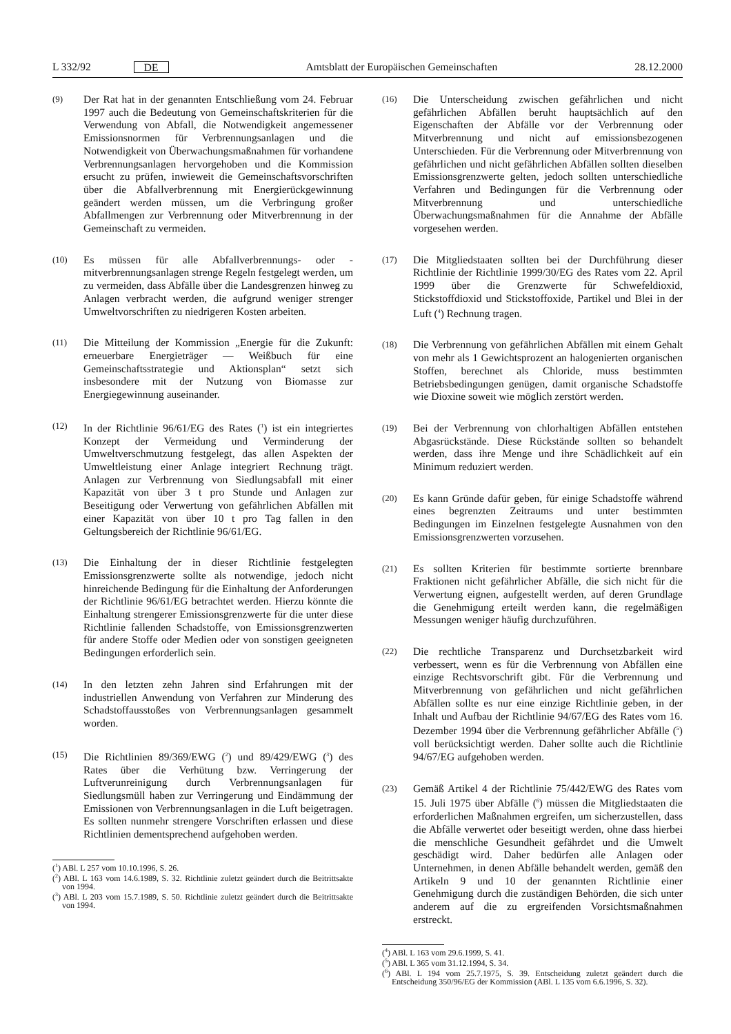L 332/92 DE Amtsblatt der Europäischen Gemeinschaften 28.12.2000
(9) Der Rat hat in der genannten Entschließung vom 24. Februar 1997 auch die Bedeutung von Gemeinschaftskriterien für die Verwendung von Abfall, die Notwendigkeit angemessener Emissionsnormen für Verbrennungsanlagen und die Notwendigkeit von Überwachungsmaßnahmen für vorhandene Verbrennungsanlagen hervorgehoben und die Kommission ersucht zu prüfen, inwieweit die Gemeinschaftsvorschriften über die Abfallverbrennung mit Energierückgewinnung geändert werden müssen, um die Verbringung großer Abfallmengen zur Verbrennung oder Mitverbrennung in der Gemeinschaft zu vermeiden.
(10) Es müssen für alle Abfallverbrennungs- oder -mitverbrennungsanlagen strenge Regeln festgelegt werden, um zu vermeiden, dass Abfälle über die Landesgrenzen hinweg zu Anlagen verbracht werden, die aufgrund weniger strenger Umweltvorschriften zu niedrigeren Kosten arbeiten.
(11) Die Mitteilung der Kommission „Energie für die Zukunft: erneuerbare Energieträger — Weißbuch für eine Gemeinschaftsstrategie und Aktionsplan“ setzt sich insbesondere mit der Nutzung von Biomasse zur Energiegewinnung auseinander.
(12) In der Richtlinie 96/61/EG des Rates (<sup>1</sup>) ist ein integriertes Konzept der Vermeidung und Verminderung der Umweltverschmutzung festgelegt, das allen Aspekten der Umweltleistung einer Anlage integriert Rechnung trägt. Anlagen zur Verbrennung von Siedlungsabfall mit einer Kapazität von über 3 t pro Stunde und Anlagen zur Beseitigung oder Verwertung von gefährlichen Abfällen mit einer Kapazität von über 10 t pro Tag fallen in den Geltungsbereich der Richtlinie 96/61/EG.
(13) Die Einhaltung der in dieser Richtlinie festgelegten Emissionsgrenzwerte sollte als notwendige, jedoch nicht hinreichende Bedingung für die Einhaltung der Anforderungen der Richtlinie 96/61/EG betrachtet werden. Hierzu könnte die Einhaltung strengerer Emissionsgrenzwerte für die unter diese Richtlinie fallenden Schadstoffe, von Emissionsgrenzwerten für andere Stoffe oder Medien oder von sonstigen geeigneten Bedingungen erforderlich sein.
(14) In den letzten zehn Jahren sind Erfahrungen mit der industriellen Anwendung von Verfahren zur Minderung des Schadstoffausstoßes von Verbrennungsanlagen gesammelt worden.
(15) Die Richtlinien 89/369/EWG (<sup>2</sup>) und 89/429/EWG (<sup>3</sup>) des Rates über die Verhütung bzw. Verringerung der Luftverunreinigung durch Verbrennungsanlagen für Siedlungsmüll haben zur Verringerung und Eindämmung der Emissionen von Verbrennungsanlagen in die Luft beigetragen. Es sollten nunmehr strengere Vorschriften erlassen und diese Richtlinien dementsprechend aufgehoben werden.
(<sup>1</sup>) ABl. L 257 vom 10.10.1996, S. 26.
(<sup>2</sup>) ABl. L 163 vom 14.6.1989, S. 32. Richtlinie zuletzt geändert durch die Beitrittsakte von 1994.
(<sup>3</sup>) ABl. L 203 vom 15.7.1989, S. 50. Richtlinie zuletzt geändert durch die Beitrittsakte von 1994.
(16) Die Unterscheidung zwischen gefährlichen und nicht gefährlichen Abfällen beruht hauptsächlich auf den Eigenschaften der Abfälle vor der Verbrennung oder Mitverbrennung und nicht auf emissionsbezogenen Unterschieden. Für die Verbrennung oder Mitverbrennung von gefährlichen und nicht gefährlichen Abfällen sollten dieselben Emissionsgrenzwerte gelten, jedoch sollten unterschiedliche Verfahren und Bedingungen für die Verbrennung oder Mitverbrennung und unterschiedliche Überwachungsmaßnahmen für die Annahme der Abfälle vorgesehen werden.
(17) Die Mitgliedstaaten sollten bei der Durchführung dieser Richtlinie der Richtlinie 1999/30/EG des Rates vom 22. April 1999 über die Grenzwerte für Schwefeldioxid, Stickstoffdioxid und Stickstoffoxide, Partikel und Blei in der Luft (<sup>4</sup>) Rechnung tragen.
(18) Die Verbrennung von gefährlichen Abfällen mit einem Gehalt von mehr als 1 Gewichtsprozent an halogenierten organischen Stoffen, berechnet als Chloride, muss bestimmten Betriebsbedingungen genügen, damit organische Schadstoffe wie Dioxine soweit wie möglich zerstört werden.
(19) Bei der Verbrennung von chlorhaltigen Abfällen entstehen Abgasrückstände. Diese Rückstände sollten so behandelt werden, dass ihre Menge und ihre Schädlichkeit auf ein Minimum reduziert werden.
(20) Es kann Gründe dafür geben, für einige Schadstoffe während eines begrenzten Zeitraums und unter bestimmten Bedingungen im Einzelnen festgelegte Ausnahmen von den Emissionsgrenzwerten vorzusehen.
(21) Es sollten Kriterien für bestimmte sortierte brennbare Fraktionen nicht gefährlicher Abfälle, die sich nicht für die Verwertung eignen, aufgestellt werden, auf deren Grundlage die Genehmigung erteilt werden kann, die regelmäßigen Messungen weniger häufig durchzuführen.
(22) Die rechtliche Transparenz und Durchsetzbarkeit wird verbessert, wenn es für die Verbrennung von Abfällen eine einzige Rechtsvorschrift gibt. Für die Verbrennung und Mitverbrennung von gefährlichen und nicht gefährlichen Abfällen sollte es nur eine einzige Richtlinie geben, in der Inhalt und Aufbau der Richtlinie 94/67/EG des Rates vom 16. Dezember 1994 über die Verbrennung gefährlicher Abfälle (<sup>5</sup>) voll berücksichtigt werden. Daher sollte auch die Richtlinie 94/67/EG aufgehoben werden.
(23) Gemäß Artikel 4 der Richtlinie 75/442/EWG des Rates vom 15. Juli 1975 über Abfälle (<sup>6</sup>) müssen die Mitgliedstaaten die erforderlichen Maßnahmen ergreifen, um sicherzustellen, dass die Abfälle verwertet oder beseitigt werden, ohne dass hierbei die menschliche Gesundheit gefährdet und die Umwelt geschädigt wird. Daher bedürfen alle Anlagen oder Unternehmen, in denen Abfälle behandelt werden, gemäß den Artikeln 9 und 10 der genannten Richtlinie einer Genehmigung durch die zuständigen Behörden, die sich unter anderem auf die zu ergreifenden Vorsichtsmaßnahmen erstreckt.
(<sup>4</sup>) ABl. L 163 vom 29.6.1999, S. 41.
(<sup>5</sup>) ABl. L 365 vom 31.12.1994, S. 34.
(<sup>6</sup>) ABl. L 194 vom 25.7.1975, S. 39. Entscheidung zuletzt geändert durch die Entscheidung 350/96/EG der Kommission (ABl. L 135 vom 6.6.1996, S. 32).